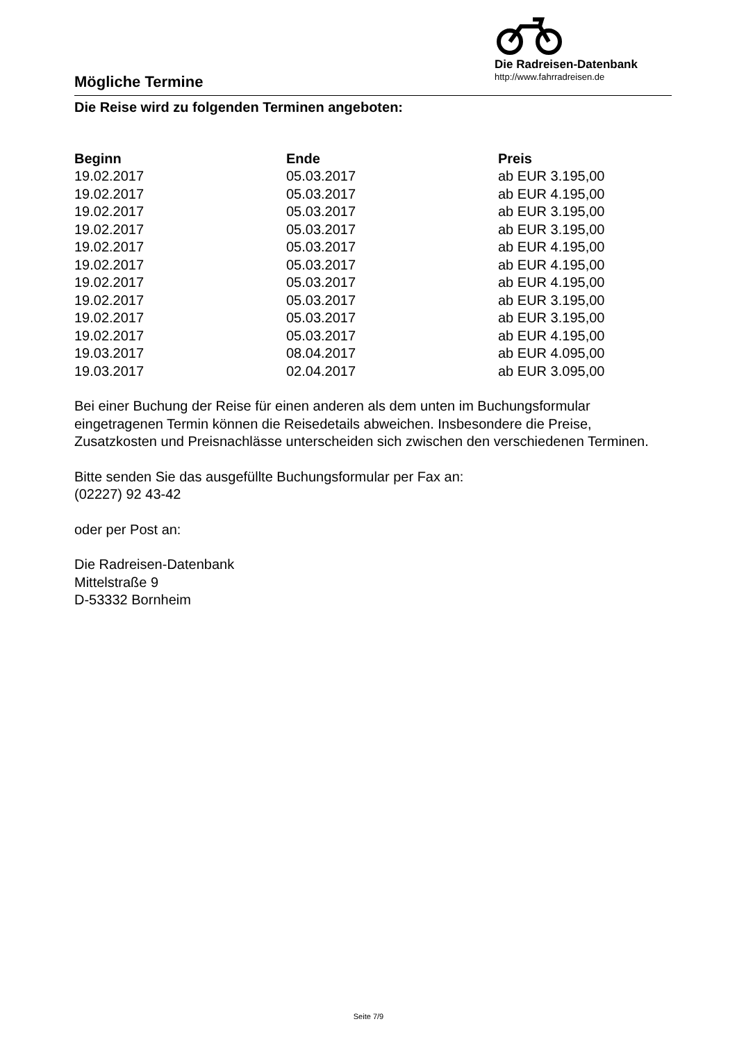Die Radreisen-Datenbank
http://www.fahrradreisen.de
Mögliche Termine
Die Reise wird zu folgenden Terminen angeboten:
| Beginn | Ende | Preis |
| --- | --- | --- |
| 19.02.2017 | 05.03.2017 | ab EUR 3.195,00 |
| 19.02.2017 | 05.03.2017 | ab EUR 4.195,00 |
| 19.02.2017 | 05.03.2017 | ab EUR 3.195,00 |
| 19.02.2017 | 05.03.2017 | ab EUR 3.195,00 |
| 19.02.2017 | 05.03.2017 | ab EUR 4.195,00 |
| 19.02.2017 | 05.03.2017 | ab EUR 4.195,00 |
| 19.02.2017 | 05.03.2017 | ab EUR 4.195,00 |
| 19.02.2017 | 05.03.2017 | ab EUR 3.195,00 |
| 19.02.2017 | 05.03.2017 | ab EUR 3.195,00 |
| 19.02.2017 | 05.03.2017 | ab EUR 4.195,00 |
| 19.03.2017 | 08.04.2017 | ab EUR 4.095,00 |
| 19.03.2017 | 02.04.2017 | ab EUR 3.095,00 |
Bei einer Buchung der Reise für einen anderen als dem unten im Buchungsformular eingetragenen Termin können die Reisedetails abweichen. Insbesondere die Preise, Zusatzkosten und Preisnachlässe unterscheiden sich zwischen den verschiedenen Terminen.
Bitte senden Sie das ausgefüllte Buchungsformular per Fax an:
(02227) 92 43-42
oder per Post an:
Die Radreisen-Datenbank
Mittelstraße 9
D-53332 Bornheim
Seite 7/9